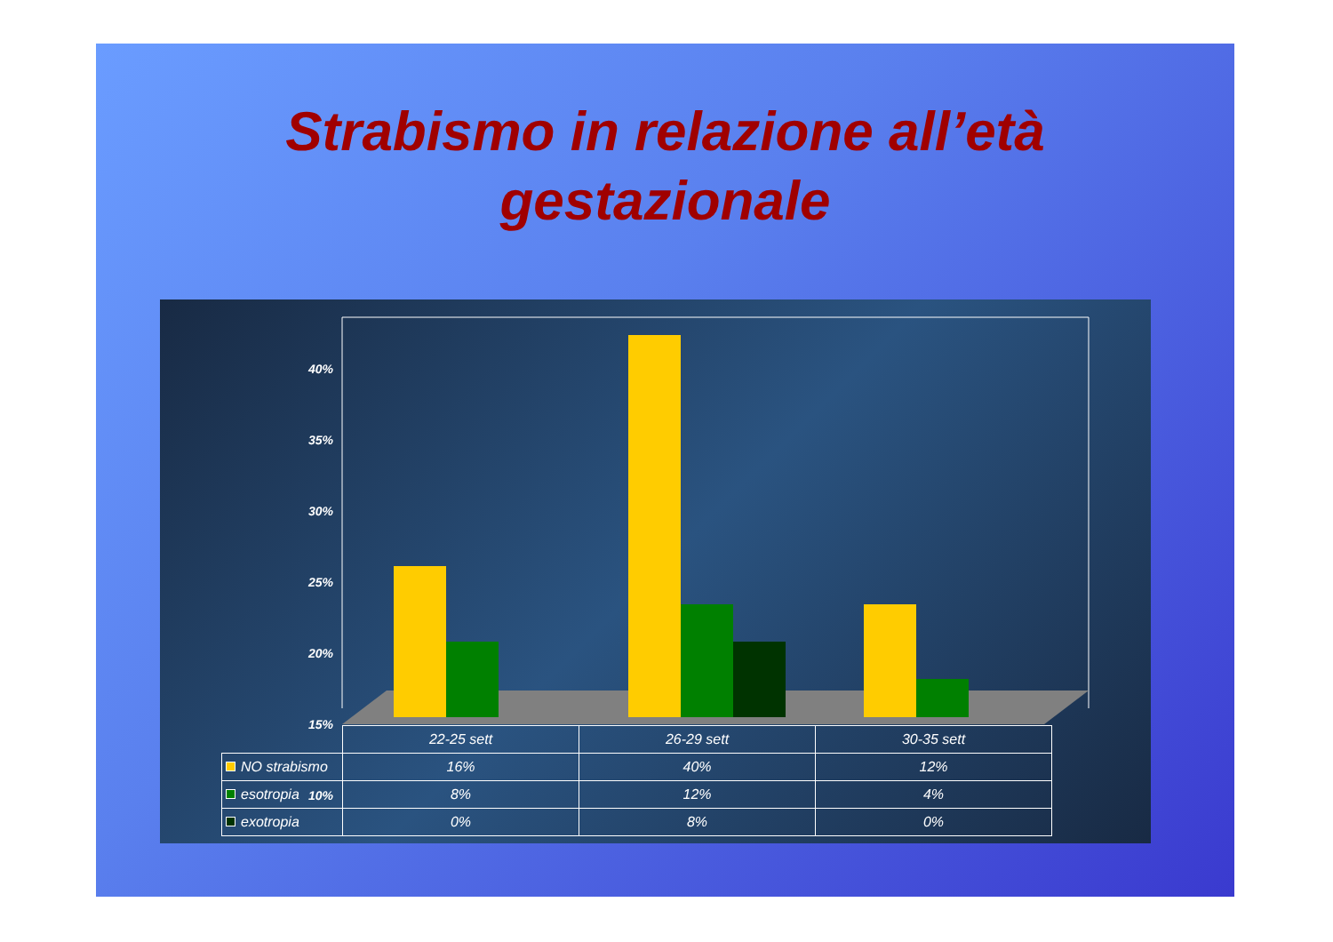Strabismo in relazione all’età
gestazionale
40%
35%
30%
25%
20%
15%
10%
| | 22-25 sett | 26-29 sett | 30-35 sett |
| --- | --- | --- | --- |
| NO strabismo | 16% | 40% | 12% |
| esotropia | 8% | 12% | 4% |
| exotropia | 0% | 8% | 0% |